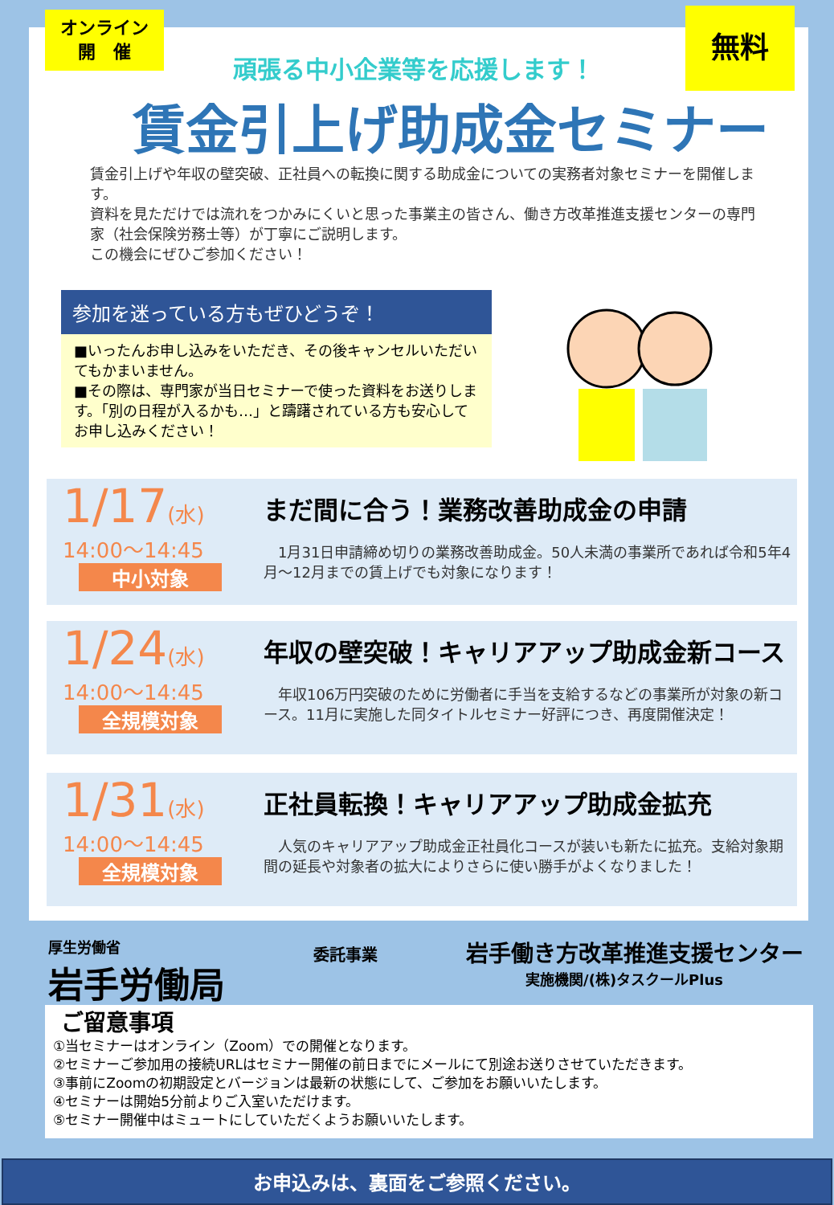オンライン
開　催
無料
頑張る中小企業等を応援します！
賃金引上げ助成金セミナー
賃金引上げや年収の壁突破、正社員への転換に関する助成金についての実務者対象セミナーを開催します。
資料を見ただけでは流れをつかみにくいと思った事業主の皆さん、働き方改革推進支援センターの専門家（社会保険労務士等）が丁寧にご説明します。
この機会にぜひご参加ください！
参加を迷っている方もぜひどうぞ！
■いったんお申し込みをいただき、その後キャンセルいただいてもかまいません。
■その際は、専門家が当日セミナーで使った資料をお送りします。「別の日程が入るかも…」と躊躇されている方も安心してお申し込みください！
1/17(水)
14:00～14:45
中小対象
まだ間に合う！業務改善助成金の申請
　1月31日申請締め切りの業務改善助成金。50人未満の事業所であれば令和5年4月～12月までの賃上げでも対象になります！
1/24(水)
14:00～14:45
全規模対象
年収の壁突破！キャリアアップ助成金新コース
　年収106万円突破のために労働者に手当を支給するなどの事業所が対象の新コース。11月に実施した同タイトルセミナー好評につき、再度開催決定！
1/31(水)
14:00～14:45
全規模対象
正社員転換！キャリアアップ助成金拡充
　人気のキャリアアップ助成金正社員化コースが装いも新たに拡充。支給対象期間の延長や対象者の拡大によりさらに使い勝手がよくなりました！
厚生労働省
岩手労働局
委託事業
岩手働き方改革推進支援センター
実施機関/(株)タスクールPlus
ご留意事項
①当セミナーはオンライン（Zoom）での開催となります。
②セミナーご参加用の接続URLはセミナー開催の前日までにメールにて別途お送りさせていただきます。
③事前にZoomの初期設定とバージョンは最新の状態にして、ご参加をお願いいたします。
④セミナーは開始5分前よりご入室いただけます。
⑤セミナー開催中はミュートにしていただくようお願いいたします。
お申込みは、裏面をご参照ください。